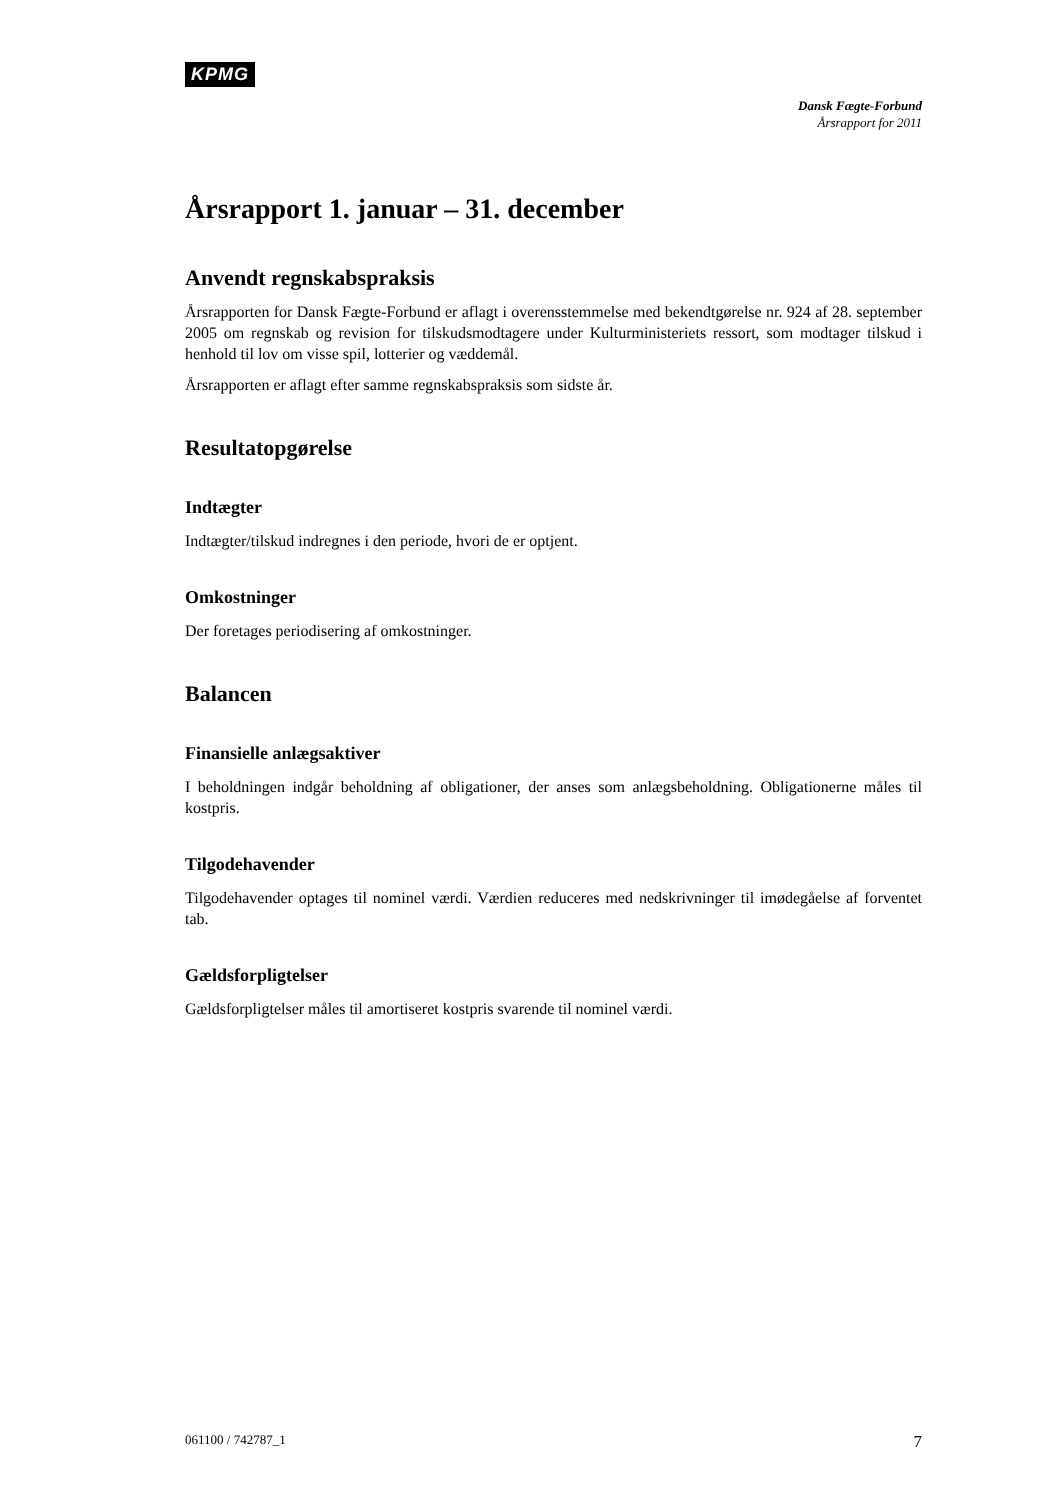KPMG
Dansk Fægte-Forbund
Årsrapport for 2011
Årsrapport 1. januar – 31. december
Anvendt regnskabspraksis
Årsrapporten for Dansk Fægte-Forbund er aflagt i overensstemmelse med bekendtgørelse nr. 924 af 28. september 2005 om regnskab og revision for tilskudsmodtagere under Kulturministeriets ressort, som modtager tilskud i henhold til lov om visse spil, lotterier og væddemål.
Årsrapporten er aflagt efter samme regnskabspraksis som sidste år.
Resultatopgørelse
Indtægter
Indtægter/tilskud indregnes i den periode, hvori de er optjent.
Omkostninger
Der foretages periodisering af omkostninger.
Balancen
Finansielle anlægsaktiver
I beholdningen indgår beholdning af obligationer, der anses som anlægsbeholdning. Obligationerne måles til kostpris.
Tilgodehavender
Tilgodehavender optages til nominel værdi. Værdien reduceres med nedskrivninger til imødegåelse af forventet tab.
Gældsforpligtelser
Gældsforpligtelser måles til amortiseret kostpris svarende til nominel værdi.
061100 / 742787_1 7